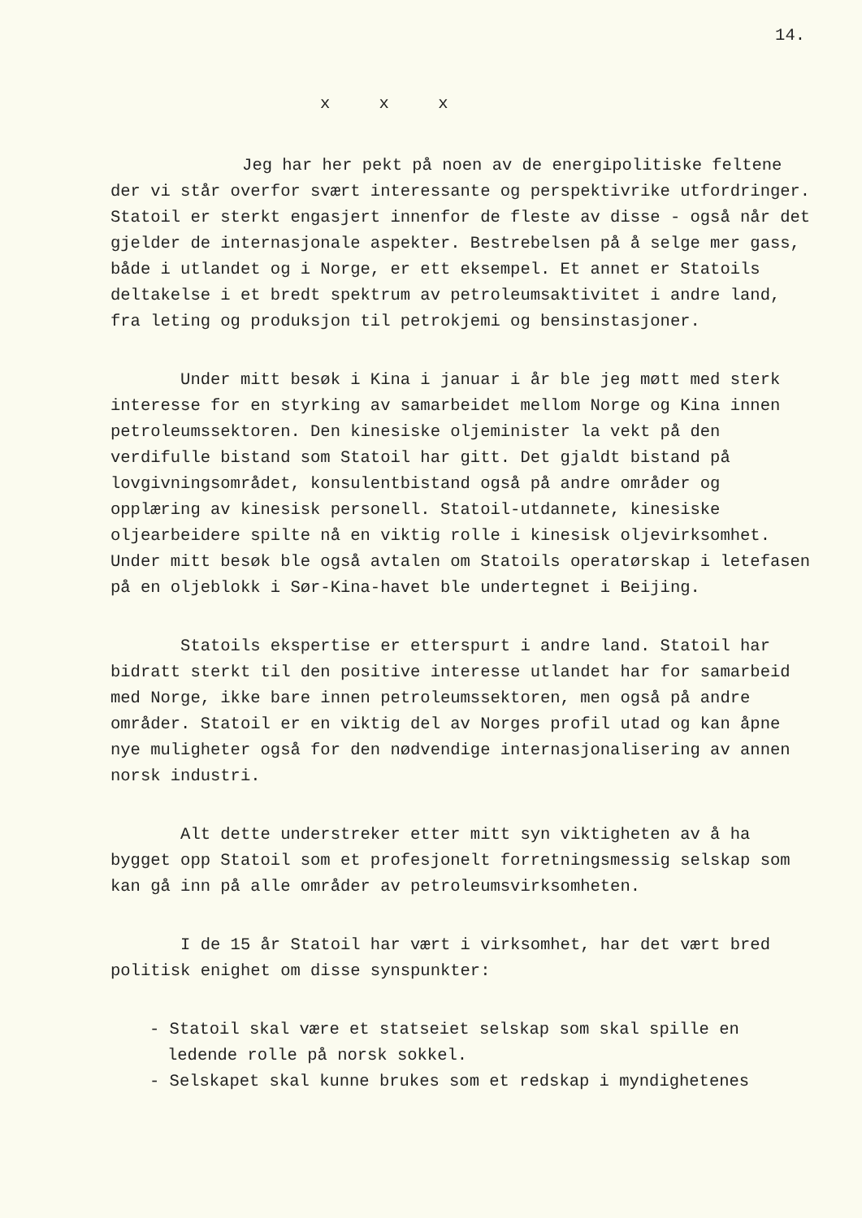14.
x x x
Jeg har her pekt på noen av de energipolitiske feltene der vi står overfor svært interessante og perspektivrike utfordringer. Statoil er sterkt engasjert innenfor de fleste av disse - også når det gjelder de internasjonale aspekter. Bestrebelsen på å selge mer gass, både i utlandet og i Norge, er ett eksempel. Et annet er Statoils deltakelse i et bredt spektrum av petroleumsaktivitet i andre land, fra leting og produksjon til petrokjemi og bensinstasjoner.
Under mitt besøk i Kina i januar i år ble jeg møtt med sterk interesse for en styrking av samarbeidet mellom Norge og Kina innen petroleumssektoren. Den kinesiske oljeminister la vekt på den verdifulle bistand som Statoil har gitt. Det gjaldt bistand på lovgivningsområdet, konsulentbistand også på andre områder og opplæring av kinesisk personell. Statoil-utdannete, kinesiske oljearbeidere spilte nå en viktig rolle i kinesisk oljevirksomhet. Under mitt besøk ble også avtalen om Statoils operatørskap i letefasen på en oljeblokk i Sør-Kina-havet ble undertegnet i Beijing.
Statoils ekspertise er etterspurt i andre land. Statoil har bidratt sterkt til den positive interesse utlandet har for samarbeid med Norge, ikke bare innen petroleumssektoren, men også på andre områder. Statoil er en viktig del av Norges profil utad og kan åpne nye muligheter også for den nødvendige internasjonalisering av annen norsk industri.
Alt dette understreker etter mitt syn viktigheten av å ha bygget opp Statoil som et profesjonelt forretningsmessig selskap som kan gå inn på alle områder av petroleumsvirksomheten.
I de 15 år Statoil har vært i virksomhet, har det vært bred politisk enighet om disse synspunkter:
- Statoil skal være et statseiet selskap som skal spille en ledende rolle på norsk sokkel.
- Selskapet skal kunne brukes som et redskap i myndighetenes